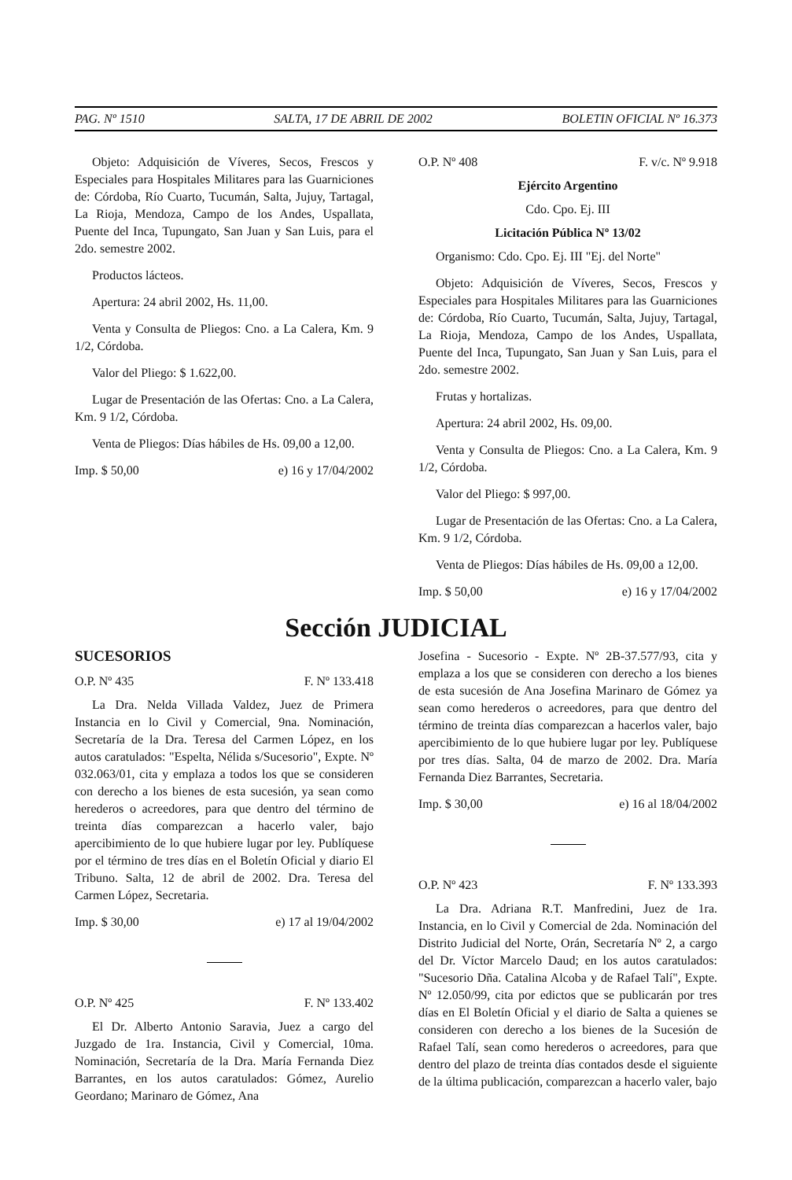PAG. Nº 1510 SALTA, 17 DE ABRIL DE 2002 BOLETIN OFICIAL Nº 16.373
Objeto: Adquisición de Víveres, Secos, Frescos y Especiales para Hospitales Militares para las Guarniciones de: Córdoba, Río Cuarto, Tucumán, Salta, Jujuy, Tartagal, La Rioja, Mendoza, Campo de los Andes, Uspallata, Puente del Inca, Tupungato, San Juan y San Luis, para el 2do. semestre 2002.
Productos lácteos.
Apertura: 24 abril 2002, Hs. 11,00.
Venta y Consulta de Pliegos: Cno. a La Calera, Km. 9 1/2, Córdoba.
Valor del Pliego: $ 1.622,00.
Lugar de Presentación de las Ofertas: Cno. a La Calera, Km. 9 1/2, Córdoba.
Venta de Pliegos: Días hábiles de Hs. 09,00 a 12,00.
Imp. $ 50,00 e) 16 y 17/04/2002
O.P. Nº 408 F. v/c. Nº 9.918
Ejército Argentino
Cdo. Cpo. Ej. III
Licitación Pública Nº 13/02
Organismo: Cdo. Cpo. Ej. III "Ej. del Norte"
Objeto: Adquisición de Víveres, Secos, Frescos y Especiales para Hospitales Militares para las Guarniciones de: Córdoba, Río Cuarto, Tucumán, Salta, Jujuy, Tartagal, La Rioja, Mendoza, Campo de los Andes, Uspallata, Puente del Inca, Tupungato, San Juan y San Luis, para el 2do. semestre 2002.
Frutas y hortalizas.
Apertura: 24 abril 2002, Hs. 09,00.
Venta y Consulta de Pliegos: Cno. a La Calera, Km. 9 1/2, Córdoba.
Valor del Pliego: $ 997,00.
Lugar de Presentación de las Ofertas: Cno. a La Calera, Km. 9 1/2, Córdoba.
Venta de Pliegos: Días hábiles de Hs. 09,00 a 12,00.
Imp. $ 50,00 e) 16 y 17/04/2002
Sección JUDICIAL
SUCESORIOS
O.P. Nº 435 F. Nº 133.418
La Dra. Nelda Villada Valdez, Juez de Primera Instancia en lo Civil y Comercial, 9na. Nominación, Secretaría de la Dra. Teresa del Carmen López, en los autos caratulados: "Espelta, Nélida s/Sucesorio", Expte. Nº 032.063/01, cita y emplaza a todos los que se consideren con derecho a los bienes de esta sucesión, ya sean como herederos o acreedores, para que dentro del término de treinta días comparezcan a hacerlo valer, bajo apercibimiento de lo que hubiere lugar por ley. Publíquese por el término de tres días en el Boletín Oficial y diario El Tribuno. Salta, 12 de abril de 2002. Dra. Teresa del Carmen López, Secretaria.
Imp. $ 30,00 e) 17 al 19/04/2002
O.P. Nº 425 F. Nº 133.402
El Dr. Alberto Antonio Saravia, Juez a cargo del Juzgado de 1ra. Instancia, Civil y Comercial, 10ma. Nominación, Secretaría de la Dra. María Fernanda Diez Barrantes, en los autos caratulados: Gómez, Aurelio Geordano; Marinaro de Gómez, Ana
Josefina - Sucesorio - Expte. Nº 2B-37.577/93, cita y emplaza a los que se consideren con derecho a los bienes de esta sucesión de Ana Josefina Marinaro de Gómez ya sean como herederos o acreedores, para que dentro del término de treinta días comparezcan a hacerlos valer, bajo apercibimiento de lo que hubiere lugar por ley. Publíquese por tres días. Salta, 04 de marzo de 2002. Dra. María Fernanda Diez Barrantes, Secretaria.
Imp. $ 30,00 e) 16 al 18/04/2002
O.P. Nº 423 F. Nº 133.393
La Dra. Adriana R.T. Manfredini, Juez de 1ra. Instancia, en lo Civil y Comercial de 2da. Nominación del Distrito Judicial del Norte, Orán, Secretaría Nº 2, a cargo del Dr. Víctor Marcelo Daud; en los autos caratulados: "Sucesorio Dña. Catalina Alcoba y de Rafael Talí", Expte. Nº 12.050/99, cita por edictos que se publicarán por tres días en El Boletín Oficial y el diario de Salta a quienes se consideren con derecho a los bienes de la Sucesión de Rafael Talí, sean como herederos o acreedores, para que dentro del plazo de treinta días contados desde el siguiente de la última publicación, comparezcan a hacerlo valer, bajo